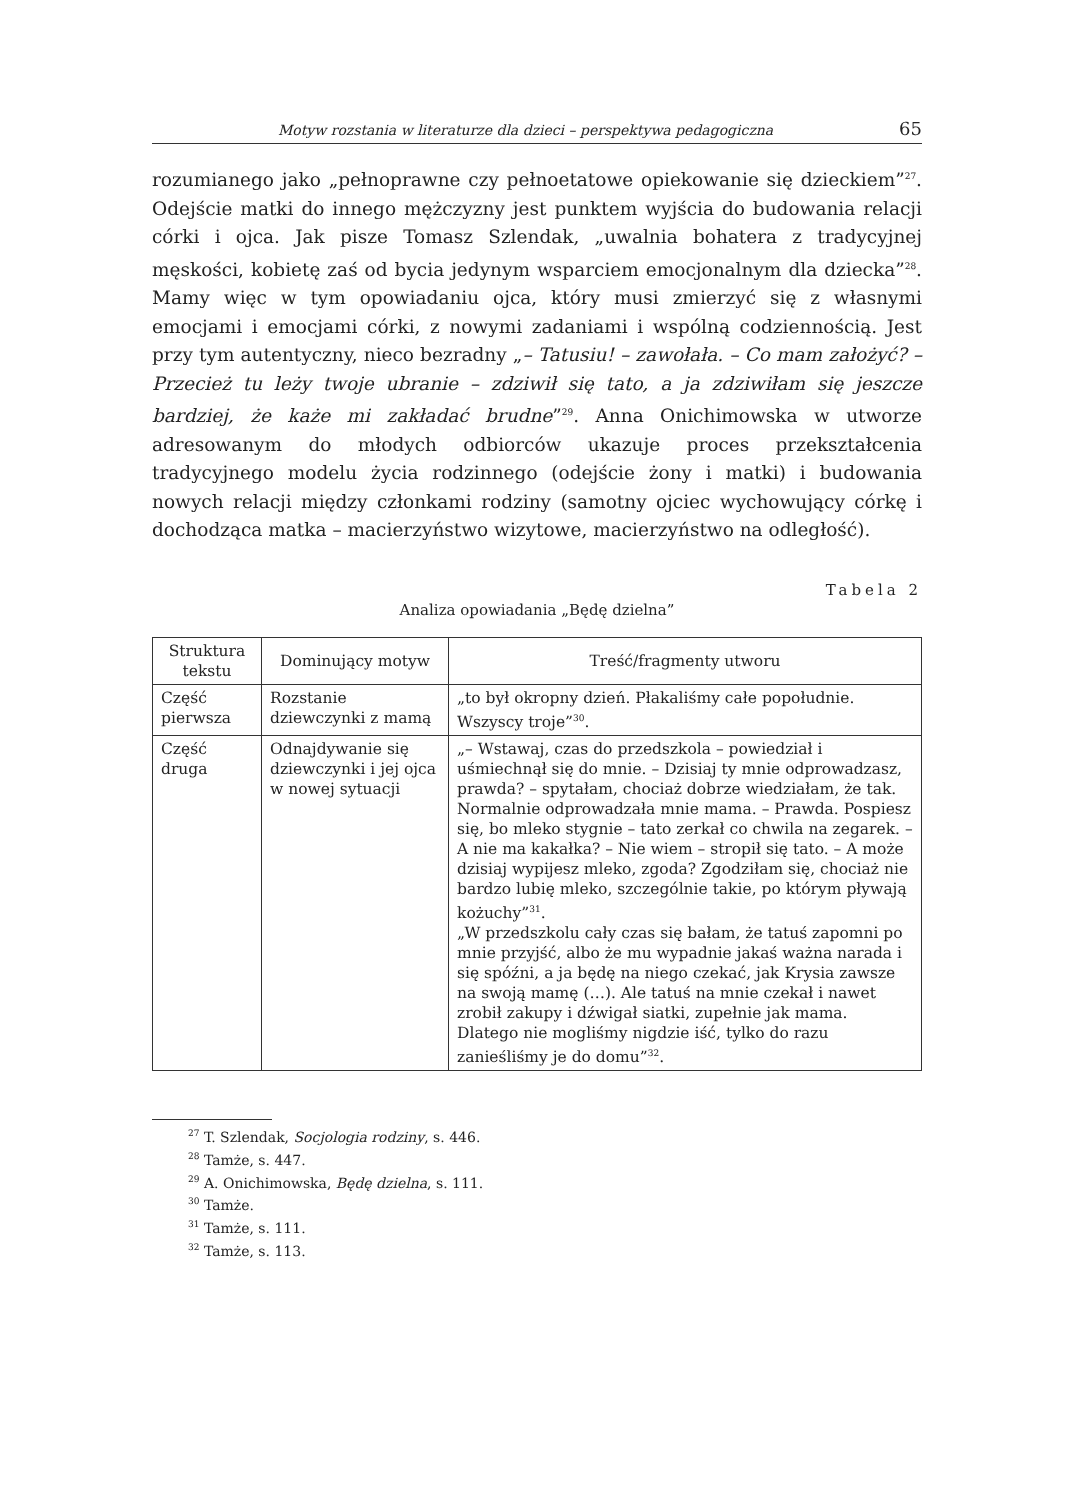Motyw rozstania w literaturze dla dzieci – perspektywa pedagogiczna 65
rozumianego jako „pełnoprawne czy pełnoetatowe opiekowanie się dzieckiem”<sup>27</sup>. Odejście matki do innego mężczyzny jest punktem wyjścia do budowania relacji córki i ojca. Jak pisze Tomasz Szlendak, „uwalnia bohatera z tradycyjnej męskości, kobietę zaś od bycia jedynym wsparciem emocjonalnym dla dziecka”<sup>28</sup>. Mamy więc w tym opowiadaniu ojca, który musi zmierzyć się z własnymi emocjami i emocjami córki, z nowymi zadaniami i wspólną codziennością. Jest przy tym autentyczny, nieco bezradny „– Tatusiu! – zawołała. – Co mam założyć? – Przecież tu leży twoje ubranie – zdziwił się tato, a ja zdziwiłam się jeszcze bardziej, że każe mi zakładać brudne”<sup>29</sup>. Anna Onichimowska w utworze adresowanym do młodych odbiorców ukazuje proces przekształcenia tradycyjnego modelu życia rodzinnego (odejście żony i matki) i budowania nowych relacji między członkami rodziny (samotny ojciec wychowujący córkę i dochodząca matka – macierzyństwo wizytowe, macierzyństwo na odległość).
Tabela 2
Analiza opowiadania „Będę dzielna”
| Struktura tekstu | Dominujący motyw | Treść/fragmenty utworu |
| --- | --- | --- |
| Część pierwsza | Rozstanie dziewczynki z mamą | „to był okropny dzień. Płakaliśmy całe popołudnie. Wszyscy troje”<sup>30</sup>. |
| Część druga | Odnajdywanie się dziewczynki i jej ojca w nowej sytuacji | „– Wstawaj, czas do przedszkola – powiedział i uśmiechnął się do mnie. – Dzisiaj ty mnie odprowadzasz, prawda? – spytałam, chociaż dobrze wiedziałam, że tak. Normalnie odprowadzała mnie mama. – Prawda. Pospiesz się, bo mleko stygnie – tato zerkał co chwila na zegarek. – A nie ma kakałka? – Nie wiem – stropił się tato. – A może dzisiaj wypijesz mleko, zgoda? Zgodziłam się, chociaż nie bardzo lubię mleko, szczególnie takie, po którym pływają kożuchy”<sup>31</sup>. „W przedszkolu cały czas się bałam, że tatuś zapomni po mnie przyjść, albo że mu wypadnie jakaś ważna narada i się spóźni, a ja będę na niego czekać, jak Krysia zawsze na swoją mamę (…). Ale tatuś na mnie czekał i nawet zrobił zakupy i dźwigał siatki, zupełnie jak mama. Dlatego nie mogliśmy nigdzie iść, tylko do razu zanieśliśmy je do domu”<sup>32</sup>. |
<sup>27</sup> T. Szlendak, Socjologia rodziny, s. 446.
<sup>28</sup> Tamże, s. 447.
<sup>29</sup> A. Onichimowska, Będę dzielna, s. 111.
<sup>30</sup> Tamże.
<sup>31</sup> Tamże, s. 111.
<sup>32</sup> Tamże, s. 113.